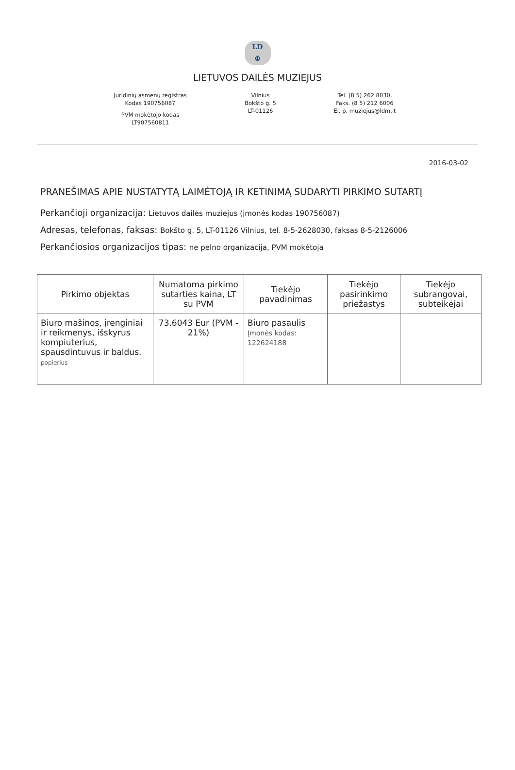LD
Φ
LIETUVOS DAILĖS MUZIEJUS
Juridinių asmenų registras
Kodas 190756087
PVM mokėtojo kodas
LT907560811
Vilnius
Bokšto g. 5
LT-01126
Tel. (8 5) 262 8030,
Faks. (8 5) 212 6006
El. p. muziejus@ldm.lt
2016-03-02
PRANEŠIMAS APIE NUSTATYTĄ LAIMĖTOJĄ IR KETINIMĄ SUDARYTI PIRKIMO SUTARTĮ
Perkančioji organizacija: Lietuvos dailės muziejus (įmonės kodas 190756087)
Adresas, telefonas, faksas: Bokšto g. 5, LT-01126 Vilnius, tel. 8-5-2628030, faksas 8-5-2126006
Perkančiosios organizacijos tipas: ne pelno organizacija, PVM mokėtoja
| Pirkimo objektas | Numatoma pirkimo sutarties kaina, LT su PVM | Tiekėjo pavadinimas | Tiekėjo pasirinkimo priežastys | Tiekėjo subrangovai, subteikėjai |
| --- | --- | --- | --- | --- |
| Biuro mašinos, įrenginiai ir reikmenys, išskyrus kompiuterius, spausdintuvus ir baldus. popierius | 73.6043 Eur (PVM - 21%) | Biuro pasaulis Įmonės kodas: 122624188 | | |